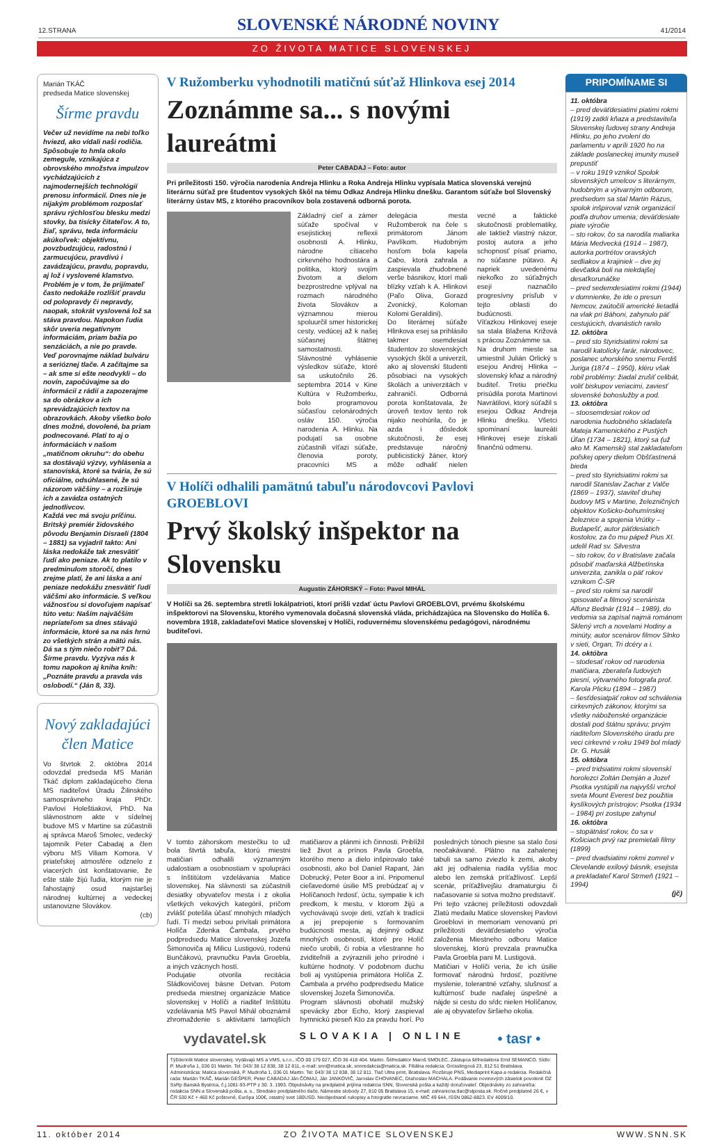12.STRANA SLOVENSKÉ NÁRODNÉ NOVINY 41/2014
ZO ŽIVOTA MATICE SLOVENSKEJ
Marián TKÁČ
predseda Matice slovenskej
Šírme pravdu
Večer už nevidíme na nebi toľko hviezd, ako vídali naši rodičia. Spôsobuje to hmla okolo zemegule, vznikajúca z obrovského množstva impulzov vychádzajúcich z najmodernejších technológií prenosu informácií. Dnes nie je nijakým problémom rozposlať správu rýchlosťou blesku medzi stovky, ba tisícky čitateľov. A to, žiaľ, správu, teda informáciu akúkoľvek: objektívnu, povzbudzujúcu, radostnú i zarmucujúcu, pravdivú i zavádzajúcu, pravdu, popravdu, aj lož i vyslovené klamstvo. Problém je v tom, že prijímateľ často nedokáže rozlíšiť pravdu od polopravdy či nepravdy, naopak, stokrát vyslovená lož sa stáva pravdou. Napokon ľudia skôr uveria negatívnym informáciám, priam bažia po senzáciách, a nie po pravde. Veď porovnajme náklad bulváru a serióznej tlače. A začítajme sa – ak sme si ešte neodvykli – do novín, započúvajme sa do informácií z rádií a zapozerajme sa do obrázkov a ich sprevádzajúcich textov na obrazovkách. Akoby všetko bolo dnes možné, dovolené, ba priam podnecované. Platí to aj o informáciách v našom „matičnom okruhu“: do obehu sa dostávajú výzvy, vyhlásenia a stanoviská, ktoré sa tvária, že sú oficiálne, odsúhlasené, že sú názorom väčšiny – a rozširuje ich a zavádza ostatných jednotlivcov.
Každá vec má svoju príčinu. Britský premiér židovského pôvodu Benjamin Disraeli (1804 – 1881) sa vyjadril takto: Ani láska nedokáže tak znesvätiť ľudí ako peniaze. Ak to platilo v predminulom storočí, dnes zrejme platí, že ani láska a ani peniaze nedokážu znesvätiť ľudí väčšmi ako informácie. S veľkou vážnosťou si dovoľujem napísať túto vetu: Naším najväčším nepriateľom sa dnes stávajú informácie, ktoré sa na nás hrnú zo všetkých strán a mätú nás. Dá sa s tým niečo robiť? Dá. Šírme pravdu. Vyzýva nás k tomu napokon aj kniha kníh: „Poznáte pravdu a pravda vás oslobodí.“ (Ján 8, 33).
Nový zakladajúci člen Matice
Vo štvrtok 2. októbra 2014 odovzdal predseda MS Marián Tkáč diplom zakladajúceho člena MS riaditeľovi Úradu Žilinského samosprávneho kraja PhDr. Pavlovi Holeštiakovi, PhD. Na slávnostnom akte v sídelnej budove MS v Martine sa zúčastnili aj správca Maroš Smolec, vedecký tajomník Peter Cabadaj a člen výboru MS Viliam Komora. V priateľskej atmosfére odznelo z viacerých úst konštatovanie, že ešte stále žijú ľudia, ktorým nie je ľahostajný osud najstaršej národnej kultúrnej a vedeckej ustanovizne Slovákov.
(cb)
V Ružomberku vyhodnotili matičnú súťaž Hlinkova esej 2014
Zoznámme sa... s novými laureátmi
Peter CABADAJ – Foto: autor
Pri príležitosti 150. výročia narodenia Andreja Hlinku a Roka Andreja Hlinku vypísala Matica slovenská verejnú literárnu súťaž pre študentov vysokých škôl na tému Odkaz Andreja Hlinku dnešku. Garantom súťaže bol Slovenský literárny ústav MS, z ktorého pracovníkov bola zostavená odborná porota.
Základný cieľ a zámer súťaže spočíval v esejistickej reflexii osobnosti A. Hlinku, národne cítiaceho cirkevného hodnostára a politika, ktorý svojím životom a dielom bezprostredne vplýval na rozmach národného života Slovákov a významnou mierou spoluurčil smer historickej cesty, vedúcej až k našej súčasnej štátnej samostatnosti.
Slávnostné vyhlásenie výsledkov súťaže, ktoré sa uskutočnilo 26. septembra 2014 v Kine Kultúra v Ružomberku, bolo programovou súčasťou celonárodných osláv 150. výročia narodenia A. Hlinku. Na podujatí sa osobne zúčastnili víťazi súťaže, členovia poroty, pracovníci MS a delegácia mesta Ružomberok na čele s primátorom Jánom Pavlíkom. Hudobným hosťom bola kapela Cabo, ktorá zahrala a zaspievala zhudobnené verše básnikov, ktorí mali blízky vzťah k A. Hlinkovi (Paľo Oliva, Gorazd Zvonický, Koloman Kolomi Geraldini).
Do literárnej súťaže Hlinkova esej sa prihlásilo takmer osemdesiat študentov zo slovenských vysokých škôl a univerzít, ako aj slovenskí študenti pôsobiaci na vysokých školách a univerzitách v zahraničí. Odborná porota konštatovala, že úroveň textov tento rok nijako neohúrila, čo je azda i dôsledok skutočnosti, že esej predstavuje náročný publicistický žáner, ktorý môže odhaliť nielen vecné a faktické skutočnosti problematiky, ale taktiež vlastný názor, postoj autora a jeho schopnosť písať priamo, no súčasne pútavo. Aj napriek uvedenému niekoľko zo súťažných esejí naznačilo progresívny prísľub v tejto oblasti do budúcnosti.
Víťazkou Hlinkovej eseje sa stala Blažena Križová s prácou Zoznámme sa.
Na druhom mieste sa umiestnil Julián Orlický s esejou Andrej Hlinka – slovenský kňaz a národný buditeľ. Tretiu priečku prisúdila porota Martinovi Navrátilovi, ktorý súťažil s esejou Odkaz Andreja Hlinku dnešku. Všetci spomínaní laureáti Hlinkovej eseje získali finančnú odmenu.
V Holíči odhalili pamätnú tabuľu národovcovi Pavlovi GROEBLOVI
Prvý školský inšpektor na Slovensku
Augustín ZÁHORSKÝ – Foto: Pavol MIHÁL
V Holíči sa 26. septembra stretli lokálpatrioti, ktorí prišli vzdať úctu Pavlovi GROEBLOVI, prvému školskému inšpektorovi na Slovensku, ktorého vymenovala dočasná slovenská vláda, prichádzajúca na Slovensko do Holíča 6. novembra 1918, zakladateľovi Matice slovenskej v Holíči, roduvernému slovenskému pedagógovi, národnému buditeľovi.
V tomto záhorskom mestečku to už bola štvrtá tabuľa, ktorú miestni matičiari odhalili významným udalostiam a osobnostiam v spolupráci s Inštitútom vzdelávania Matice slovenskej. Na slávnosti sa zúčastnili desiatky obyvateľov mesta i z okolia všetkých vekových kategórií, pričom zvlášť potešila účasť mnohých mladých ľudí. Tí medzi sebou privítali primátora Holíča Zdenka Čambala, prvého podpredsedu Matice slovenskej Jozefa Šimonoviča aj Milicu Lustigovú, rodenú Bunčákovú, pravnučku Pavla Groebla, a iných vzácnych hostí.
Podujatie otvorila recitácia Sládkovičovej básne Detvan. Potom predseda miestnej organizácie Matice slovenskej v Holíči a riaditeľ Inštitútu vzdelávania MS Pavol Mihál oboznámil zhromaždenie s aktivitami tamojších matičiarov a plánmi ich činnosti. Priblížil tiež život a prínos Pavla Groebla, ktorého meno a dielo inšpirovalo také osobnosti, ako bol Daniel Rapant, Ján Dobrucký, Peter Boor a iní. Pripomenul cieľavedomé úsilie MS prebúdzať aj v Holíčanoch hrdosť, úctu, sympatie k ich predkom, k mestu, v ktorom žijú a vychovávajú svoje deti, vzťah k tradícii a jej prepojenie s formovaním budúcnosti mesta, aj dejinný odkaz mnohých osobností, ktoré pre Holíč niečo urobili, či robia a všestranne ho zviditeľnili a zvýraznili jeho prírodné i kultúrne hodnoty. V podobnom duchu boli aj vystúpenia primátora Holíča Z. Čambala a prvého podpredsedu Matice slovenskej Jozefa Šimonoviča.
Program slávnosti obohatil mužský spevácky zbor Echo, ktorý zaspieval hymnickú pieseň Kto za pravdu horí. Po posledných tónoch piesne sa stalo čosi neočakávané. Plátno na zahalenej tabuli sa samo zviezlo k zemi, akoby akt jej odhalenia riadila vyššia moc alebo len zemská príťažlivosť. Lepší scenár, príťažlivejšiu dramaturgiu či načasovanie si sotva možno predstaviť.
Pri tejto vzácnej príležitosti odovzdali Zlatú medailu Matice slovenskej Pavlovi Groeblovi in memoriam venovanú pri príležitosti deväťdesiateho výročia založenia Miestneho odboru Matice slovenskej, ktorú prevzala pravnučka Pavla Groebla pani M. Lustigová.
Matičiari v Holíči veria, že ich úsilie formovať národnú hrdosť, pozitívne myslenie, tolerantné vzťahy, slušnosť a kultúrnosť bude naďalej úspešné a nájde si cestu do sŕdc nielen Holíčanov, ale aj obyvateľov širšieho okolia.
vydavatel.sk SLOVAKIA | ONLINE • tasr •
Týždenník Matice slovenskej. Vydávajú MS a VMS, s.r.o., IČO 00 179 027, IČO 36 418 404. Martin. Šéfredaktor Maroš SMOLEC. Zástupca šéfredaktora Emil SEMANCO. Sídlo: P. Mudroňa 1, 036 01 Martin. Tel: 043/ 38 12 838, 38 12 811, e-mail: snn@matica.sk, snnredakcia@matica.sk. Filiálna redakcia: Grösslingová 23, 812 51 Bratislava. Administrácia: Matica slovenská, P. Mudroňa 1, 036 01 Martin. Tel: 043/ 38 12 838, 38 12 811. Tlač Ultra print, Bratislava. Rozširuje PNS, Mediaprint Kapa a redakcia. Redakčná rada: Marián TKÁČ, Marián GEŠPER, Peter CABADAJ Ján ČOMAJ, Ján JANKOVIČ, Jaroslav CHOVANEC, Drahoslav MACHALA. Podávanie novinových zásielok povolené OZ SsRp Banská Bystrica, č.j.1081-93-PTP z 30. 3. 1993. Objednávky na predplatné prijíma redakcia SNN, Slovenská pošta a každý doručovateľ. Objednávky zo zahraničia: redakcia SNN a Slovenská pošta, a. s., Stredisko predplatného tlače, Námestie slobody 27, 810 05 Bratislava 15, e-mail: zahranicna.tlac@slposta.sk. Ročné predplatné 26 €, v ČR 530 Kč + 460 Kč poštovné, Európa 100€, ostatný svet 180USD. Neobjednané rukopisy a fotografie nevraciame. MIČ 49 644, ISSN 0862-8823. EV 4009/10.
PRIPOMÍNAME SI
11. októbra
– pred deväťdesiatimi piatimi rokmi (1919) zatkli kňaza a predstaviteľa Slovenskej ľudovej strany Andreja Hlinku, po jeho zvolení do parlamentu v apríli 1920 ho na základe poslaneckej imunity museli prepustiť
– v roku 1919 vznikol Spolok slovenských umelcov s literárnym, hudobným a výtvarným odborom, predsedom sa stal Martin Rázus, spolok inšpiroval vznik organizácií podľa druhov umenia; deväťdesiate piate výročie
– sto rokov, čo sa narodila maliarka Mária Medvecká (1914 – 1987), autorka portrétov oravských sedliakov a krajiniek – dve jej dievčatká boli na niekdajšej desaťkorunáčke
– pred sedemdesiatimi rokmi (1944) v domnienke, že ide o presun Nemcov, zaútočili americké lietadlá na vlak pri Báhoni, zahynulo päť cestujúcich, dvanástich ranilo
12. októbra
– pred sto štyridsiatimi rokmi sa narodil katolícky farár, národovec, poslanec uhorského snemu Ferdiš Juriga (1874 – 1950), kléru však robil problémy: žiadal zrušiť celibát, voliť biskupov veriacimi, zaviesť slovenské bohoslužby a pod.
13. októbra
– stoosemdesiat rokov od narodenia hudobného skladateľa Mateja Kamenického z Pustých Úľan (1734 – 1821), ktorý sa (už ako M. Kamenski) stal zakladateľom poľskej opery dielom Obšťastnená bieda
– pred sto štyridsiatimi rokmi sa narodil Stanislav Zachar z Valče (1869 – 1937), staviteľ druhej budovy MS v Martine, železničných objektov Košicko-bohumínskej železnice a spojenia Vrútky – Budapešť, autor päťdesiatich kostolov, za čo mu pápež Pius XI. udelil Rad sv. Silvestra
– sto rokov, čo v Bratislave začala pôsobiť maďarská Alžbetínska univerzita, zanikla o päť rokov vznikom Č-SR
– pred sto rokmi sa narodil spisovateľ a filmový scenárista Alfonz Bednár (1914 – 1989), do vedomia sa zapísal najmä románom Sklený vrch a novelami Hodiny a minúty, autor scenárov filmov Slnko v sieti, Organ, Tri dcéry a i.
14. októbra
– stodesať rokov od narodenia matičiara, zberateľa ľudových piesní, výtvarného fotografa prof. Karola Plicku (1894 – 1987)
– šesťdesiatpäť rokov od schválenia cirkevných zákonov, ktorými sa všetky náboženské organizácie dostali pod štátnu správu; prvým riaditeľom Slovenského úradu pre veci cirkevné v roku 1949 bol mladý Dr. G. Husák
15. októbra
– pred tridsiatimi rokmi slovenskí horolezci Zoltán Demján a Jozef Psotka vystúpili na najvyšší vrchol sveta Mount Everest bez použitia kyslíkových prístrojov; Psotka (1934 – 1984) pri zostupe zahynul
16. októbra
– stopätnásť rokov, čo sa v Košiciach prvý raz premietali filmy (1899)
– pred dvadsiatimi rokmi zomrel v Clevelande exilový básnik, esejista a prekladateľ Karol Strmeň (1921 – 1994)
(jč)
11. október 2014 ZO ŽIVOTA MATICE SLOVENSKEJ WWW.SNN.SK